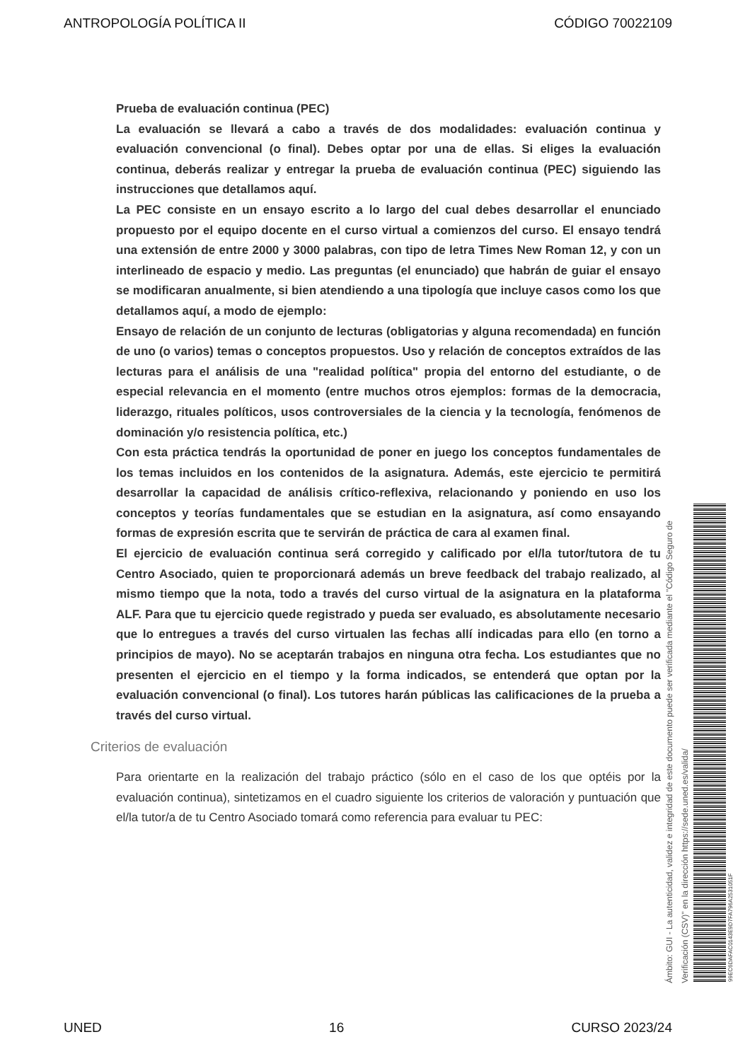ANTROPOLOGÍA POLÍTICA II CÓDIGO 70022109
Prueba de evaluación continua (PEC)
La evaluación se llevará a cabo a través de dos modalidades: evaluación continua y evaluación convencional (o final). Debes optar por una de ellas. Si eliges la evaluación continua, deberás realizar y entregar la prueba de evaluación continua (PEC) siguiendo las instrucciones que detallamos aquí.
La PEC consiste en un ensayo escrito a lo largo del cual debes desarrollar el enunciado propuesto por el equipo docente en el curso virtual a comienzos del curso. El ensayo tendrá una extensión de entre 2000 y 3000 palabras, con tipo de letra Times New Roman 12, y con un interlineado de espacio y medio. Las preguntas (el enunciado) que habrán de guiar el ensayo se modificaran anualmente, si bien atendiendo a una tipología que incluye casos como los que detallamos aquí, a modo de ejemplo:
Ensayo de relación de un conjunto de lecturas (obligatorias y alguna recomendada) en función de uno (o varios) temas o conceptos propuestos. Uso y relación de conceptos extraídos de las lecturas para el análisis de una "realidad política" propia del entorno del estudiante, o de especial relevancia en el momento (entre muchos otros ejemplos: formas de la democracia, liderazgo, rituales políticos, usos controversiales de la ciencia y la tecnología, fenómenos de dominación y/o resistencia política, etc.)
Con esta práctica tendrás la oportunidad de poner en juego los conceptos fundamentales de los temas incluidos en los contenidos de la asignatura. Además, este ejercicio te permitirá desarrollar la capacidad de análisis crítico-reflexiva, relacionando y poniendo en uso los conceptos y teorías fundamentales que se estudian en la asignatura, así como ensayando formas de expresión escrita que te servirán de práctica de cara al examen final.
El ejercicio de evaluación continua será corregido y calificado por el/la tutor/tutora de tu Centro Asociado, quien te proporcionará además un breve feedback del trabajo realizado, al mismo tiempo que la nota, todo a través del curso virtual de la asignatura en la plataforma ALF. Para que tu ejercicio quede registrado y pueda ser evaluado, es absolutamente necesario que lo entregues a través del curso virtualen las fechas allí indicadas para ello (en torno a principios de mayo). No se aceptarán trabajos en ninguna otra fecha. Los estudiantes que no presenten el ejercicio en el tiempo y la forma indicados, se entenderá que optan por la evaluación convencional (o final). Los tutores harán públicas las calificaciones de la prueba a través del curso virtual.
Criterios de evaluación
Para orientarte en la realización del trabajo práctico (sólo en el caso de los que optéis por la evaluación continua), sintetizamos en el cuadro siguiente los criterios de valoración y puntuación que el/la tutor/a de tu Centro Asociado tomará como referencia para evaluar tu PEC:
Ámbito: GUI - La autenticidad, validez e integridad de este documento puede ser verificada mediante el "Código Seguro de Verificación (CSV)" en la dirección https://sede.uned.es/valida/
99EC6DAFAC0143E9D7FA796A2531051F
UNED 16 CURSO 2023/24